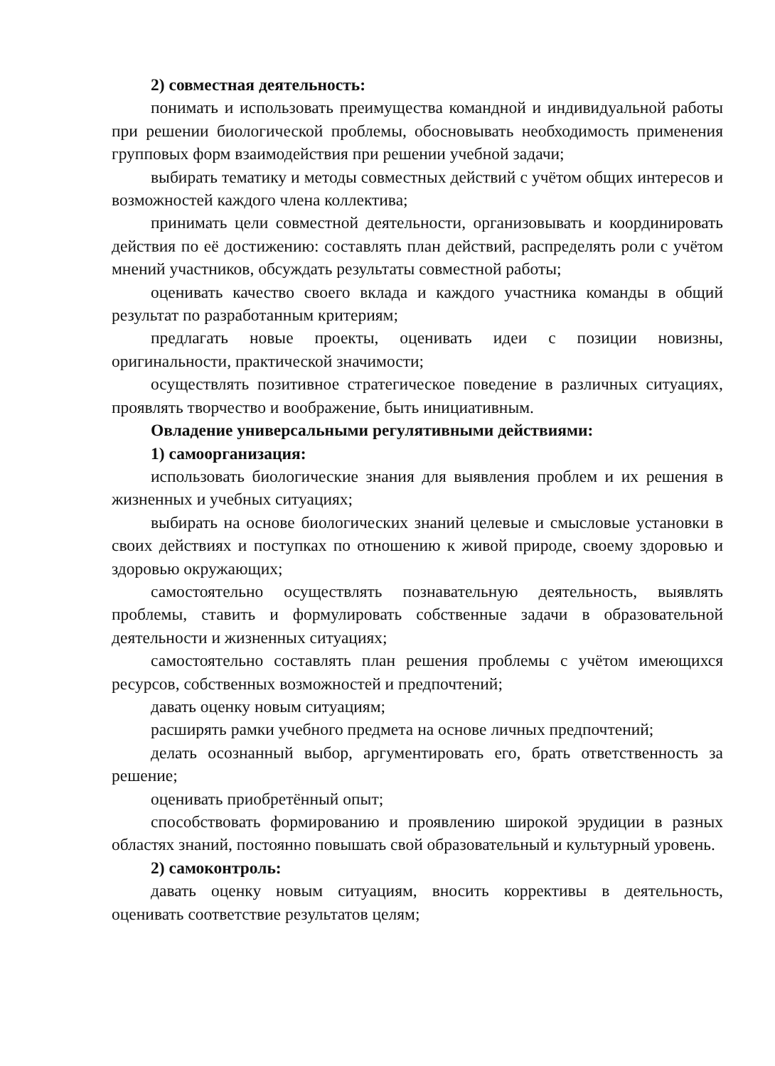2) совместная деятельность:
понимать и использовать преимущества командной и индивидуальной работы при решении биологической проблемы, обосновывать необходимость применения групповых форм взаимодействия при решении учебной задачи;
выбирать тематику и методы совместных действий с учётом общих интересов и возможностей каждого члена коллектива;
принимать цели совместной деятельности, организовывать и координировать действия по её достижению: составлять план действий, распределять роли с учётом мнений участников, обсуждать результаты совместной работы;
оценивать качество своего вклада и каждого участника команды в общий результат по разработанным критериям;
предлагать новые проекты, оценивать идеи с позиции новизны, оригинальности, практической значимости;
осуществлять позитивное стратегическое поведение в различных ситуациях, проявлять творчество и воображение, быть инициативным.
Овладение универсальными регулятивными действиями:
1) самоорганизация:
использовать биологические знания для выявления проблем и их решения в жизненных и учебных ситуациях;
выбирать на основе биологических знаний целевые и смысловые установки в своих действиях и поступках по отношению к живой природе, своему здоровью и здоровью окружающих;
самостоятельно осуществлять познавательную деятельность, выявлять проблемы, ставить и формулировать собственные задачи в образовательной деятельности и жизненных ситуациях;
самостоятельно составлять план решения проблемы с учётом имеющихся ресурсов, собственных возможностей и предпочтений;
давать оценку новым ситуациям;
расширять рамки учебного предмета на основе личных предпочтений;
делать осознанный выбор, аргументировать его, брать ответственность за решение;
оценивать приобретённый опыт;
способствовать формированию и проявлению широкой эрудиции в разных областях знаний, постоянно повышать свой образовательный и культурный уровень.
2) самоконтроль:
давать оценку новым ситуациям, вносить коррективы в деятельность, оценивать соответствие результатов целям;